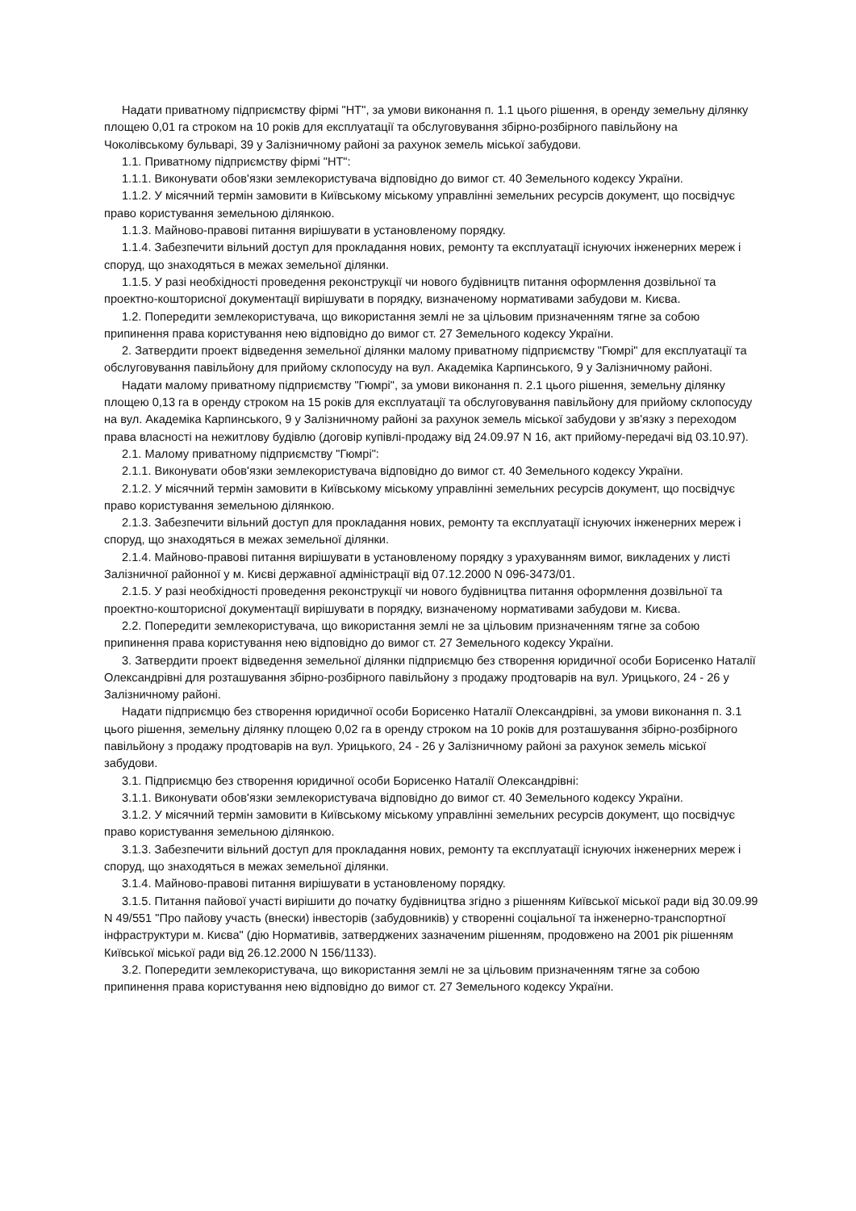Надати приватному підприємству фірмі "НТ", за умови виконання п. 1.1 цього рішення, в оренду земельну ділянку площею 0,01 га строком на 10 років для експлуатації та обслуговування збірно-розбірного павільйону на Чоколівському бульварі, 39 у Залізничному районі за рахунок земель міської забудови.
1.1. Приватному підприємству фірмі "НТ":
1.1.1. Виконувати обов'язки землекористувача відповідно до вимог ст. 40 Земельного кодексу України.
1.1.2. У місячний термін замовити в Київському міському управлінні земельних ресурсів документ, що посвідчує право користування земельною ділянкою.
1.1.3. Майново-правові питання вирішувати в установленому порядку.
1.1.4. Забезпечити вільний доступ для прокладання нових, ремонту та експлуатації існуючих інженерних мереж і споруд, що знаходяться в межах земельної ділянки.
1.1.5. У разі необхідності проведення реконструкції чи нового будівництв питання оформлення дозвільної та проектно-кошторисної документації вирішувати в порядку, визначеному нормативами забудови м. Києва.
1.2. Попередити землекористувача, що використання землі не за цільовим призначенням тягне за собою припинення права користування нею відповідно до вимог ст. 27 Земельного кодексу України.
2. Затвердити проект відведення земельної ділянки малому приватному підприємству "Гюмрі" для експлуатації та обслуговування павільйону для прийому склопосуду на вул. Академіка Карпинського, 9 у Залізничному районі.
Надати малому приватному підприємству "Гюмрі", за умови виконання п. 2.1 цього рішення, земельну ділянку площею 0,13 га в оренду строком на 15 років для експлуатації та обслуговування павільйону для прийому склопосуду на вул. Академіка Карпинського, 9 у Залізничному районі за рахунок земель міської забудови у зв'язку з переходом права власності на нежитлову будівлю (договір купівлі-продажу від 24.09.97 N 16, акт прийому-передачі від 03.10.97).
2.1. Малому приватному підприємству "Гюмрі":
2.1.1. Виконувати обов'язки землекористувача відповідно до вимог ст. 40 Земельного кодексу України.
2.1.2. У місячний термін замовити в Київському міському управлінні земельних ресурсів документ, що посвідчує право користування земельною ділянкою.
2.1.3. Забезпечити вільний доступ для прокладання нових, ремонту та експлуатації існуючих інженерних мереж і споруд, що знаходяться в межах земельної ділянки.
2.1.4. Майново-правові питання вирішувати в установленому порядку з урахуванням вимог, викладених у листі Залізничної районної у м. Києві державної адміністрації від 07.12.2000 N 096-3473/01.
2.1.5. У разі необхідності проведення реконструкції чи нового будівництва питання оформлення дозвільної та проектно-кошторисної документації вирішувати в порядку, визначеному нормативами забудови м. Києва.
2.2. Попередити землекористувача, що використання землі не за цільовим призначенням тягне за собою припинення права користування нею відповідно до вимог ст. 27 Земельного кодексу України.
3. Затвердити проект відведення земельної ділянки підприємцю без створення юридичної особи Борисенко Наталії Олександрівні для розташування збірно-розбірного павільйону з продажу продтоварів на вул. Урицького, 24 - 26 у Залізничному районі.
Надати підприємцю без створення юридичної особи Борисенко Наталії Олександрівні, за умови виконання п. 3.1 цього рішення, земельну ділянку площею 0,02 га в оренду строком на 10 років для розташування збірно-розбірного павільйону з продажу продтоварів на вул. Урицького, 24 - 26 у Залізничному районі за рахунок земель міської забудови.
3.1. Підприємцю без створення юридичної особи Борисенко Наталії Олександрівні:
3.1.1. Виконувати обов'язки землекористувача відповідно до вимог ст. 40 Земельного кодексу України.
3.1.2. У місячний термін замовити в Київському міському управлінні земельних ресурсів документ, що посвідчує право користування земельною ділянкою.
3.1.3. Забезпечити вільний доступ для прокладання нових, ремонту та експлуатації існуючих інженерних мереж і споруд, що знаходяться в межах земельної ділянки.
3.1.4. Майново-правові питання вирішувати в установленому порядку.
3.1.5. Питання пайової участі вирішити до початку будівництва згідно з рішенням Київської міської ради від 30.09.99 N 49/551 "Про пайову участь (внески) інвесторів (забудовників) у створенні соціальної та інженерно-транспортної інфраструктури м. Києва" (дію Нормативів, затверджених зазначеним рішенням, продовжено на 2001 рік рішенням Київської міської ради від 26.12.2000 N 156/1133).
3.2. Попередити землекористувача, що використання землі не за цільовим призначенням тягне за собою припинення права користування нею відповідно до вимог ст. 27 Земельного кодексу України.